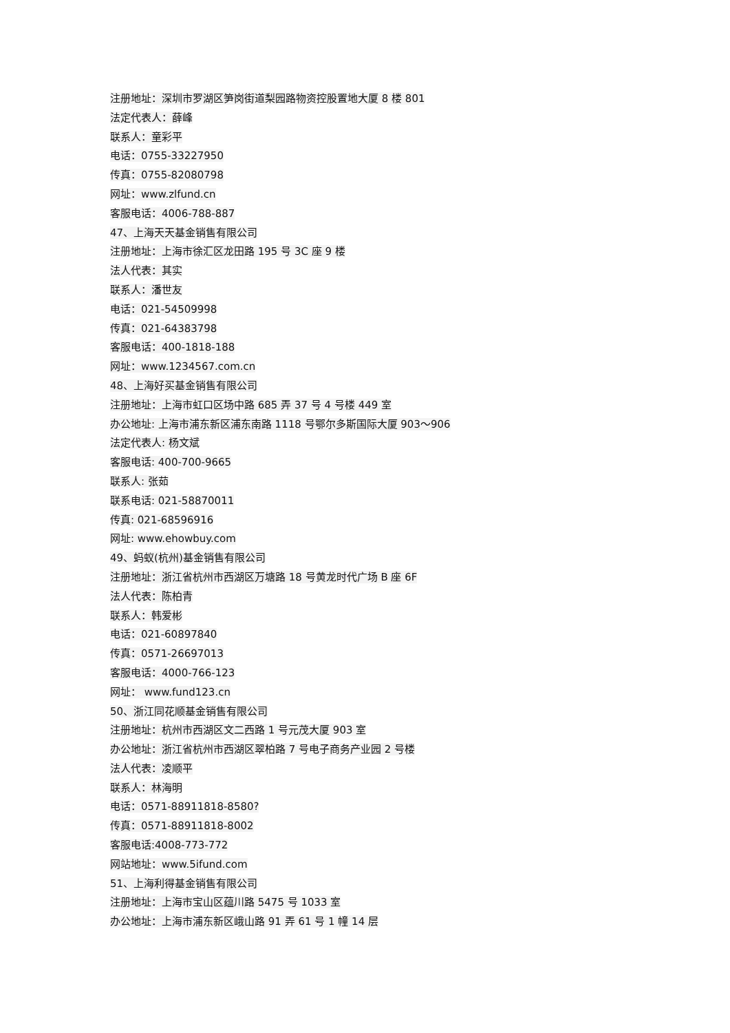注册地址：深圳市罗湖区笋岗街道梨园路物资控股置地大厦 8 楼 801
法定代表人：薛峰
联系人：童彩平
电话：0755-33227950
传真：0755-82080798
网址：www.zlfund.cn
客服电话：4006-788-887
47、上海天天基金销售有限公司
注册地址：上海市徐汇区龙田路 195 号 3C 座 9 楼
法人代表：其实
联系人：潘世友
电话：021-54509998
传真：021-64383798
客服电话：400-1818-188
网址：www.1234567.com.cn
48、上海好买基金销售有限公司
注册地址：上海市虹口区场中路 685 弄 37 号 4 号楼 449 室
办公地址: 上海市浦东新区浦东南路 1118 号鄂尔多斯国际大厦 903～906
法定代表人: 杨文斌
客服电话: 400-700-9665
联系人: 张茹
联系电话: 021-58870011
传真: 021-68596916
网址: www.ehowbuy.com
49、蚂蚁(杭州)基金销售有限公司
注册地址：浙江省杭州市西湖区万塘路 18 号黄龙时代广场 B 座 6F
法人代表：陈柏青
联系人：韩爱彬
电话：021-60897840
传真：0571-26697013
客服电话：4000-766-123
网址： www.fund123.cn
50、浙江同花顺基金销售有限公司
注册地址：杭州市西湖区文二西路 1 号元茂大厦 903 室
办公地址：浙江省杭州市西湖区翠柏路 7 号电子商务产业园 2 号楼
法人代表：凌顺平
联系人：林海明
电话：0571-88911818-8580?
传真：0571-88911818-8002
客服电话:4008-773-772
网站地址：www.5ifund.com
51、上海利得基金销售有限公司
注册地址：上海市宝山区蕴川路 5475 号 1033 室
办公地址：上海市浦东新区峨山路 91 弄 61 号 1 幢 14 层